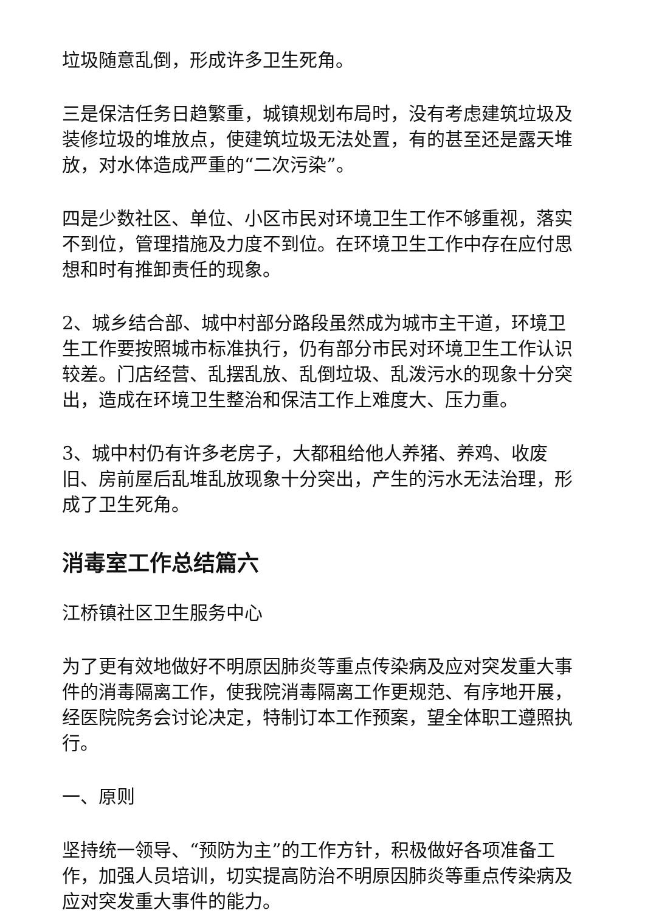垃圾随意乱倒，形成许多卫生死角。
三是保洁任务日趋繁重，城镇规划布局时，没有考虑建筑垃圾及装修垃圾的堆放点，使建筑垃圾无法处置，有的甚至还是露天堆放，对水体造成严重的“二次污染”。
四是少数社区、单位、小区市民对环境卫生工作不够重视，落实不到位，管理措施及力度不到位。在环境卫生工作中存在应付思想和时有推卸责任的现象。
2、城乡结合部、城中村部分路段虽然成为城市主干道，环境卫生工作要按照城市标准执行，仍有部分市民对环境卫生工作认识较差。门店经营、乱摆乱放、乱倒垃圾、乱泼污水的现象十分突出，造成在环境卫生整治和保洁工作上难度大、压力重。
3、城中村仍有许多老房子，大都租给他人养猪、养鸡、收废旧、房前屋后乱堆乱放现象十分突出，产生的污水无法治理，形成了卫生死角。
消毒室工作总结篇六
江桥镇社区卫生服务中心
为了更有效地做好不明原因肺炎等重点传染病及应对突发重大事件的消毒隔离工作，使我院消毒隔离工作更规范、有序地开展，经医院院务会讨论决定，特制订本工作预案，望全体职工遵照执行。
一、原则
坚持统一领导、“预防为主”的工作方针，积极做好各项准备工作，加强人员培训，切实提高防治不明原因肺炎等重点传染病及应对突发重大事件的能力。